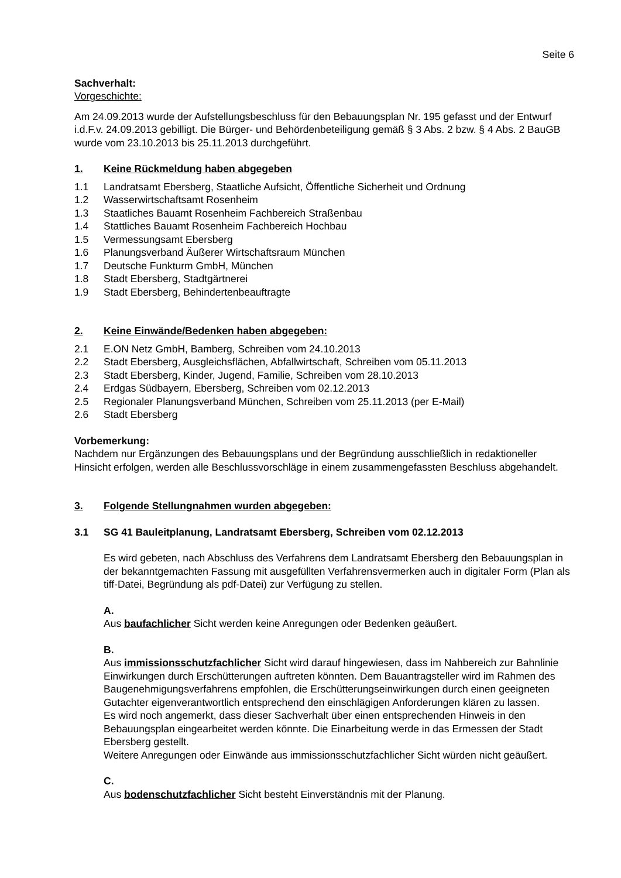Seite 6
Sachverhalt:
Vorgeschichte:
Am 24.09.2013 wurde der Aufstellungsbeschluss für den Bebauungsplan Nr. 195 gefasst und der Entwurf i.d.F.v. 24.09.2013 gebilligt. Die Bürger- und Behördenbeteiligung gemäß § 3 Abs. 2 bzw. § 4 Abs. 2 BauGB wurde vom 23.10.2013 bis 25.11.2013 durchgeführt.
1. Keine Rückmeldung haben abgegeben
1.1 Landratsamt Ebersberg, Staatliche Aufsicht, Öffentliche Sicherheit und Ordnung
1.2 Wasserwirtschaftsamt Rosenheim
1.3 Staatliches Bauamt Rosenheim Fachbereich Straßenbau
1.4 Stattliches Bauamt Rosenheim Fachbereich Hochbau
1.5 Vermessungsamt Ebersberg
1.6 Planungsverband Äußerer Wirtschaftsraum München
1.7 Deutsche Funkturm GmbH, München
1.8 Stadt Ebersberg, Stadtgärtnerei
1.9 Stadt Ebersberg, Behindertenbeauftragte
2. Keine Einwände/Bedenken haben abgegeben:
2.1 E.ON Netz GmbH, Bamberg, Schreiben vom 24.10.2013
2.2 Stadt Ebersberg, Ausgleichsflächen, Abfallwirtschaft, Schreiben vom 05.11.2013
2.3 Stadt Ebersberg, Kinder, Jugend, Familie, Schreiben vom 28.10.2013
2.4 Erdgas Südbayern, Ebersberg, Schreiben vom 02.12.2013
2.5 Regionaler Planungsverband München, Schreiben vom 25.11.2013 (per E-Mail)
2.6 Stadt Ebersberg
Vorbemerkung:
Nachdem nur Ergänzungen des Bebauungsplans und der Begründung ausschließlich in redaktioneller Hinsicht erfolgen, werden alle Beschlussvorschläge in einem zusammengefassten Beschluss abgehandelt.
3. Folgende Stellungnahmen wurden abgegeben:
3.1 SG 41 Bauleitplanung, Landratsamt Ebersberg, Schreiben vom 02.12.2013
Es wird gebeten, nach Abschluss des Verfahrens dem Landratsamt Ebersberg den Bebauungsplan in der bekanntgemachten Fassung mit ausgefüllten Verfahrensvermerken auch in digitaler Form (Plan als tiff-Datei, Begründung als pdf-Datei) zur Verfügung zu stellen.
A.
Aus baufachlicher Sicht werden keine Anregungen oder Bedenken geäußert.
B.
Aus immissionsschutzfachlicher Sicht wird darauf hingewiesen, dass im Nahbereich zur Bahnlinie Einwirkungen durch Erschütterungen auftreten könnten. Dem Bauantragsteller wird im Rahmen des Baugenehmigungsverfahrens empfohlen, die Erschütterungseinwirkungen durch einen geeigneten Gutachter eigenverantwortlich entsprechend den einschlägigen Anforderungen klären zu lassen.
Es wird noch angemerkt, dass dieser Sachverhalt über einen entsprechenden Hinweis in den Bebauungsplan eingearbeitet werden könnte. Die Einarbeitung werde in das Ermessen der Stadt Ebersberg gestellt.
Weitere Anregungen oder Einwände aus immissionsschutzfachlicher Sicht würden nicht geäußert.
C.
Aus bodenschutzfachlicher Sicht besteht Einverständnis mit der Planung.